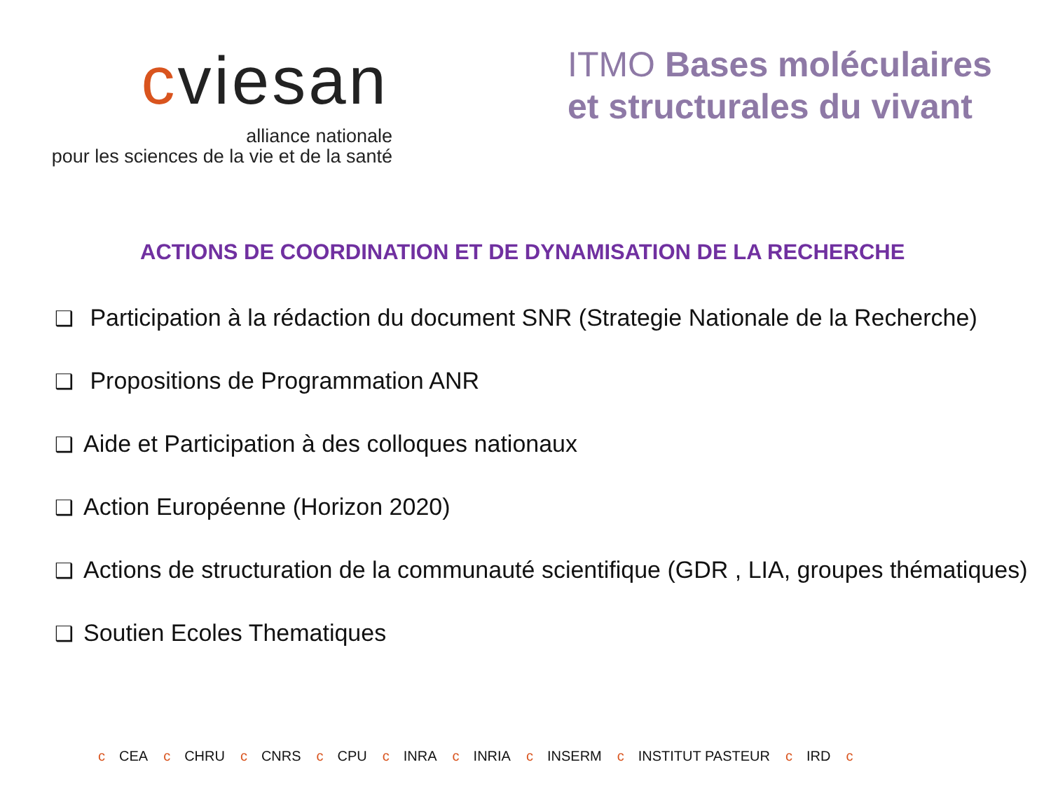cviesan
alliance nationale
pour les sciences de la vie et de la santé
ITMO Bases moléculaires
et structurales du vivant
ACTIONS DE COORDINATION ET DE DYNAMISATION DE LA RECHERCHE
❑ Participation à la rédaction du document SNR (Strategie Nationale de la Recherche)
❑ Propositions de Programmation ANR
❑ Aide et Participation à des colloques nationaux
❑ Action Européenne (Horizon 2020)
❑ Actions de structuration de la communauté scientifique (GDR , LIA, groupes thématiques)
❑ Soutien Ecoles Thematiques
c CEA c CHRU c CNRS c CPU c INRA c INRIA c INSERM c INSTITUT PASTEUR c IRD c